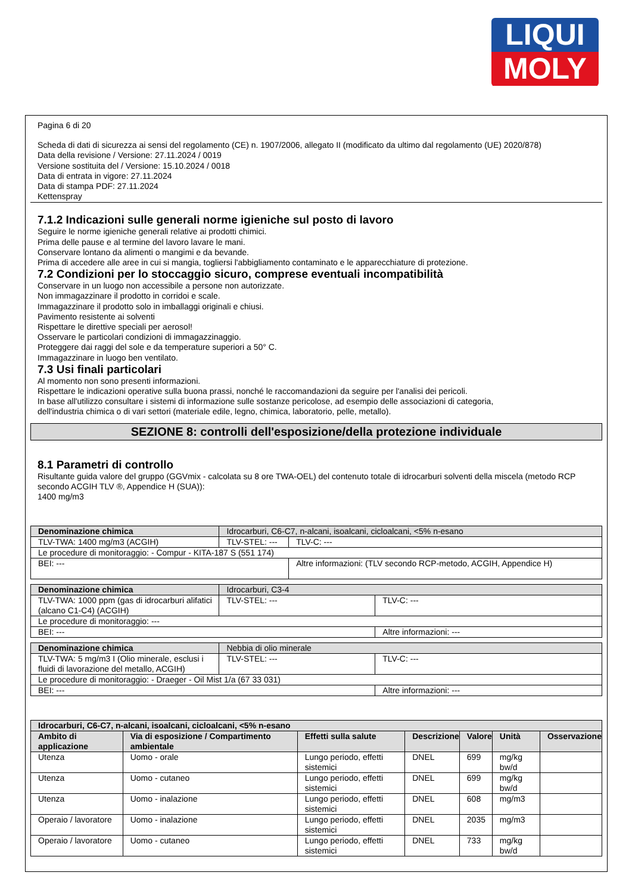LIQUI
MOLY
Pagina 6 di 20
Scheda di dati di sicurezza ai sensi del regolamento (CE) n. 1907/2006, allegato II (modificato da ultimo dal regolamento (UE) 2020/878)
Data della revisione / Versione: 27.11.2024 / 0019
Versione sostituita del / Versione: 15.10.2024 / 0018
Data di entrata in vigore: 27.11.2024
Data di stampa PDF: 27.11.2024
Kettenspray
7.1.2 Indicazioni sulle generali norme igieniche sul posto di lavoro
Seguire le norme igieniche generali relative ai prodotti chimici.
Prima delle pause e al termine del lavoro lavare le mani.
Conservare lontano da alimenti o mangimi e da bevande.
Prima di accedere alle aree in cui si mangia, togliersi l'abbigliamento contaminato e le apparecchiature di protezione.
7.2 Condizioni per lo stoccaggio sicuro, comprese eventuali incompatibilità
Conservare in un luogo non accessibile a persone non autorizzate.
Non immagazzinare il prodotto in corridoi e scale.
Immagazzinare il prodotto solo in imballaggi originali e chiusi.
Pavimento resistente ai solventi
Rispettare le direttive speciali per aerosol!
Osservare le particolari condizioni di immagazzinaggio.
Proteggere dai raggi del sole e da temperature superiori a 50° C.
Immagazzinare in luogo ben ventilato.
7.3 Usi finali particolari
Al momento non sono presenti informazioni.
Rispettare le indicazioni operative sulla buona prassi, nonché le raccomandazioni da seguire per l'analisi dei pericoli.
In base all'utilizzo consultare i sistemi di informazione sulle sostanze pericolose, ad esempio delle associazioni di categoria,
dell'industria chimica o di vari settori (materiale edile, legno, chimica, laboratorio, pelle, metallo).
SEZIONE 8: controlli dell'esposizione/della protezione individuale
8.1 Parametri di controllo
Risultante guida valore del gruppo (GGVmix - calcolata su 8 ore TWA-OEL) del contenuto totale di idrocarburi solventi della miscela (metodo RCP secondo ACGIH TLV ®, Appendice H (SUA)):
1400 mg/m3
| Denominazione chimica | | Idrocarburi, C6-C7, n-alcani, isoalcani, cicloalcani, <5% n-esano | |
| TLV-TWA: 1400 mg/m3 (ACGIH) | TLV-STEL: --- | | TLV-C: --- |
| Le procedure di monitoraggio: - Compur - KITA-187 S (551 174) | | | |
| BEI: --- | | | Altre informazioni: (TLV secondo RCP-metodo, ACGIH, Appendice H) |
| Denominazione chimica | Idrocarburi, C3-4 | |
| TLV-TWA: 1000 ppm (gas di idrocarburi alifatici (alcano C1-C4) (ACGIH) | TLV-STEL: --- | TLV-C: --- |
| Le procedure di monitoraggio: --- | | |
| BEI: --- | | Altre informazioni: --- |
| Denominazione chimica | Nebbia di olio minerale | |
| TLV-TWA: 5 mg/m3 I (Olio minerale, esclusi i fluidi di lavorazione del metallo, ACGIH) | TLV-STEL: --- | TLV-C: --- |
| Le procedure di monitoraggio: - Draeger - Oil Mist 1/a (67 33 031) | | |
| BEI: --- | | Altre informazioni: --- |
| Idrocarburi, C6-C7, n-alcani, isoalcani, cicloalcani, <5% n-esano | | | | | | |
| --- | --- | --- | --- | --- | --- | --- |
| Ambito di applicazione | Via di esposizione / Compartimento ambientale | Effetti sulla salute | Descrizione | Valore | Unità | Osservazione |
| Utenza | Uomo - orale | Lungo periodo, effetti sistemici | DNEL | 699 | mg/kg bw/d | |
| Utenza | Uomo - cutaneo | Lungo periodo, effetti sistemici | DNEL | 699 | mg/kg bw/d | |
| Utenza | Uomo - inalazione | Lungo periodo, effetti sistemici | DNEL | 608 | mg/m3 | |
| Operaio / lavoratore | Uomo - inalazione | Lungo periodo, effetti sistemici | DNEL | 2035 | mg/m3 | |
| Operaio / lavoratore | Uomo - cutaneo | Lungo periodo, effetti sistemici | DNEL | 733 | mg/kg bw/d | |